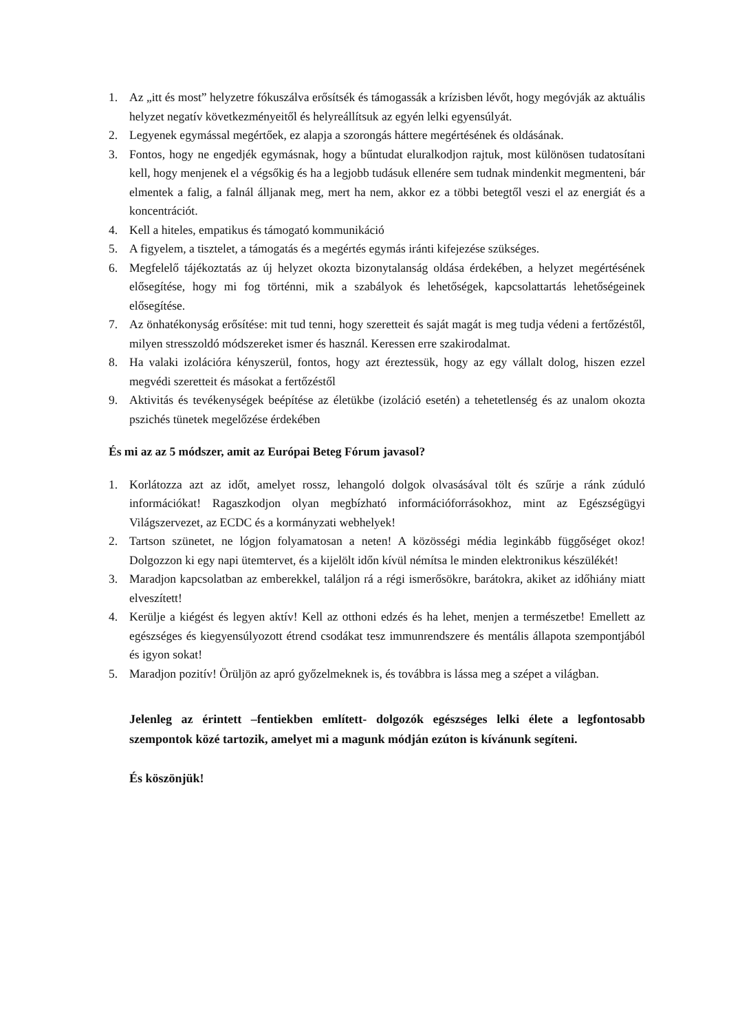1. Az „itt és most” helyzetre fókuszálva erősítsék és támogassák a krízisben lévőt, hogy megóvják az aktuális helyzet negatív következményeitől és helyreállítsuk az egyén lelki egyensúlyát.
2. Legyenek egymással megértőek, ez alapja a szorongás háttere megértésének és oldásának.
3. Fontos, hogy ne engedjék egymásnak, hogy a bűntudat eluralkodjon rajtuk, most különösen tudatosítani kell, hogy menjenek el a végsőkig és ha a legjobb tudásuk ellenére sem tudnak mindenkit megmenteni, bár elmentek a falig, a falnál álljanak meg, mert ha nem, akkor ez a többi betegtől veszi el az energiát és a koncentrációt.
4. Kell a hiteles, empatikus és támogató kommunikáció
5. A figyelem, a tisztelet, a támogatás és a megértés egymás iránti kifejezése szükséges.
6. Megfelelő tájékoztatás az új helyzet okozta bizonytalanság oldása érdekében, a helyzet megértésének elősegítése, hogy mi fog történni, mik a szabályok és lehetőségek, kapcsolattartás lehetőségeinek elősegítése.
7. Az önhatékonyság erősítése: mit tud tenni, hogy szeretteit és saját magát is meg tudja védeni a fertőzéstől, milyen stresszoldó módszereket ismer és használ. Keressen erre szakirodalmat.
8. Ha valaki izolációra kényszerül, fontos, hogy azt éreztessük, hogy az egy vállalt dolog, hiszen ezzel megvédi szeretteit és másokat a fertőzéstől
9. Aktivitás és tevékenységek beépítése az életükbe (izoláció esetén) a tehetetlenség és az unalom okozta pszichés tünetek megelőzése érdekében
És mi az az 5 módszer, amit az Európai Beteg Fórum javasol?
1. Korlátozza azt az időt, amelyet rossz, lehangoló dolgok olvasásával tölt és szűrje a ránk zúduló információkat! Ragaszkodjon olyan megbízható információforrásokhoz, mint az Egészségügyi Világszervezet, az ECDC és a kormányzati webhelyek!
2. Tartson szünetet, ne lógjon folyamatosan a neten! A közösségi média leginkább függőséget okoz! Dolgozzon ki egy napi ütemtervet, és a kijelölt időn kívül némítsa le minden elektronikus készülékét!
3. Maradjon kapcsolatban az emberekkel, találjon rá a régi ismerősökre, barátokra, akiket az időhiány miatt elveszített!
4. Kerülje a kiégést és legyen aktív! Kell az otthoni edzés és ha lehet, menjen a természetbe! Emellett az egészséges és kiegyensúlyozott étrend csodákat tesz immunrendszere és mentális állapota szempontjából és igyon sokat!
5. Maradjon pozitív! Örüljön az apró győzelmeknek is, és továbbra is lássa meg a szépet a világban.
Jelenleg az érintett –fentiekben említett- dolgozók egészséges lelki élete a legfontosabb szempontok közé tartozik, amelyet mi a magunk módján ezúton is kívánunk segíteni.
És köszönjük!